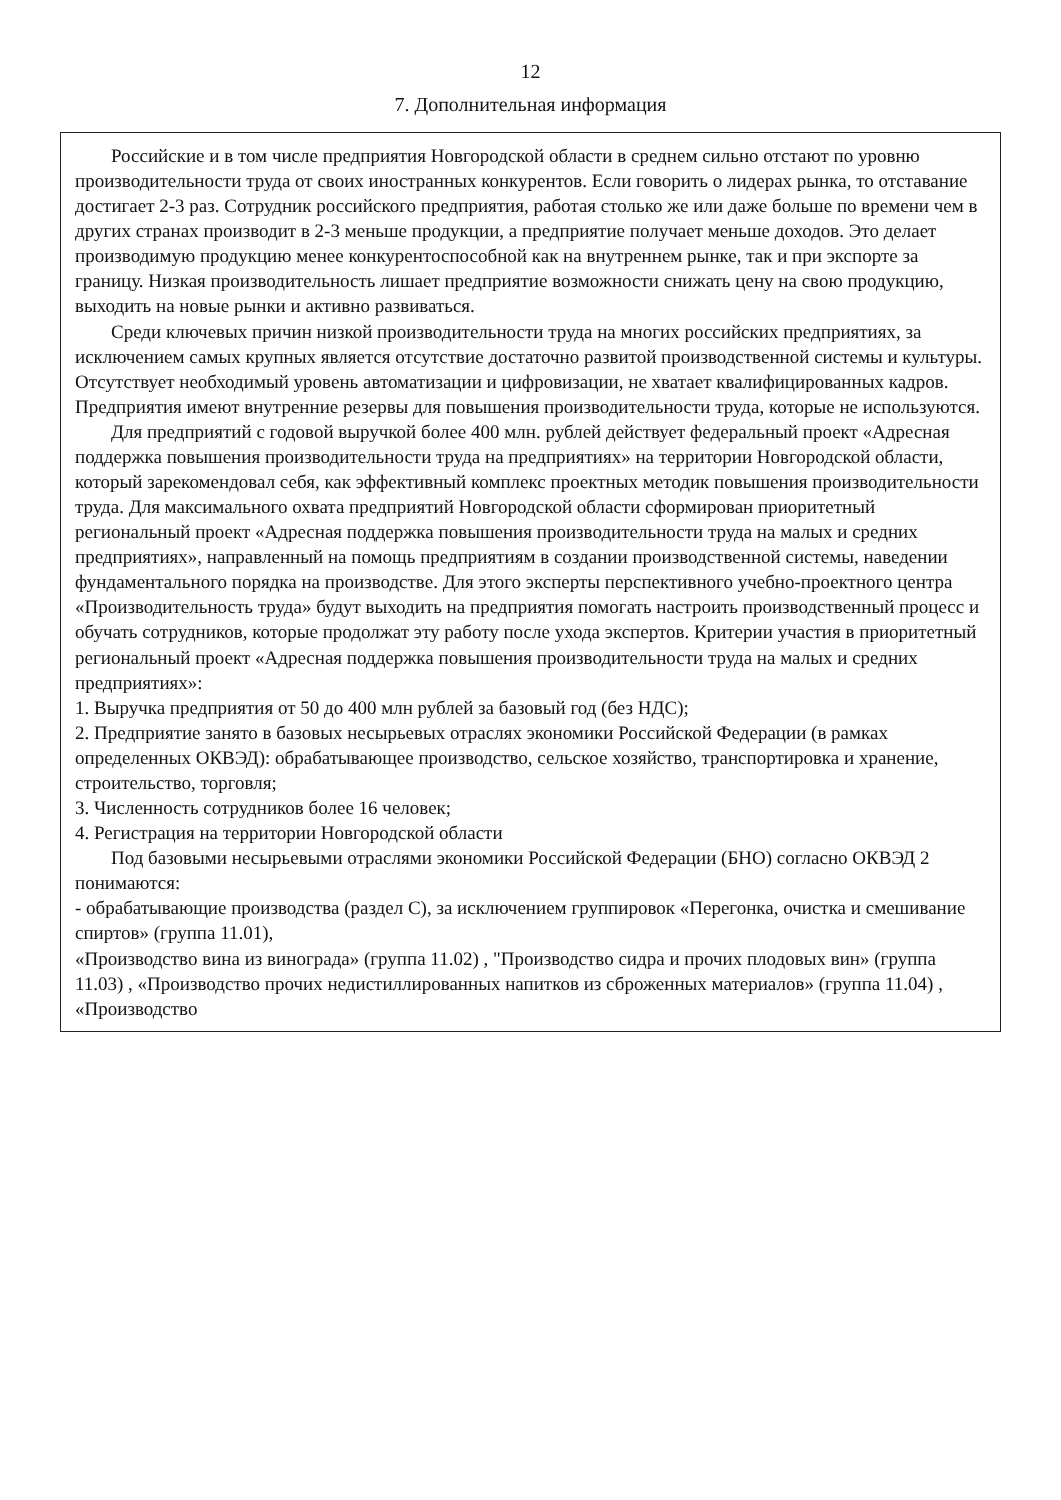12
7. Дополнительная информация
Российские и в том числе предприятия Новгородской области в среднем сильно отстают по уровню производительности труда от своих иностранных конкурентов. Если говорить о лидерах рынка, то отставание достигает 2-3 раз. Сотрудник российского предприятия, работая столько же или даже больше по времени чем в других странах производит в 2-3 меньше продукции, а предприятие получает меньше доходов. Это делает производимую продукцию менее конкурентоспособной как на внутреннем рынке, так и при экспорте за границу. Низкая производительность лишает предприятие возможности снижать цену на свою продукцию, выходить на новые рынки и активно развиваться.
Среди ключевых причин низкой производительности труда на многих российских предприятиях, за исключением самых крупных является отсутствие достаточно развитой производственной системы и культуры. Отсутствует необходимый уровень автоматизации и цифровизации, не хватает квалифицированных кадров. Предприятия имеют внутренние резервы для повышения производительности труда, которые не используются.
Для предприятий с годовой выручкой более 400 млн. рублей действует федеральный проект «Адресная поддержка повышения производительности труда на предприятиях» на территории Новгородской области, который зарекомендовал себя, как эффективный комплекс проектных методик повышения производительности труда. Для максимального охвата предприятий Новгородской области сформирован приоритетный региональный проект «Адресная поддержка повышения производительности труда на малых и средних предприятиях», направленный на помощь предприятиям в создании производственной системы, наведении фундаментального порядка на производстве. Для этого эксперты перспективного учебно-проектного центра «Производительность труда» будут выходить на предприятия помогать настроить производственный процесс и обучать сотрудников, которые продолжат эту работу после ухода экспертов. Критерии участия в приоритетный региональный проект «Адресная поддержка повышения производительности труда на малых и средних предприятиях»:
1. Выручка предприятия от 50 до 400 млн рублей за базовый год (без НДС);
2. Предприятие занято в базовых несырьевых отраслях экономики Российской Федерации (в рамках определенных ОКВЭД): обрабатывающее производство, сельское хозяйство, транспортировка и хранение, строительство, торговля;
3. Численность сотрудников более 16 человек;
4. Регистрация на территории Новгородской области
Под базовыми несырьевыми отраслями экономики Российской Федерации (БНО) согласно ОКВЭД 2 понимаются:
- обрабатывающие производства (раздел С), за исключением группировок «Перегонка, очистка и смешивание спиртов» (группа 11.01),
«Производство вина из винограда» (группа 11.02) , "Производство сидра и прочих плодовых вин» (группа 11.03) , «Производство прочих недистиллированных напитков из сброженных материалов» (группа 11.04) , «Производство